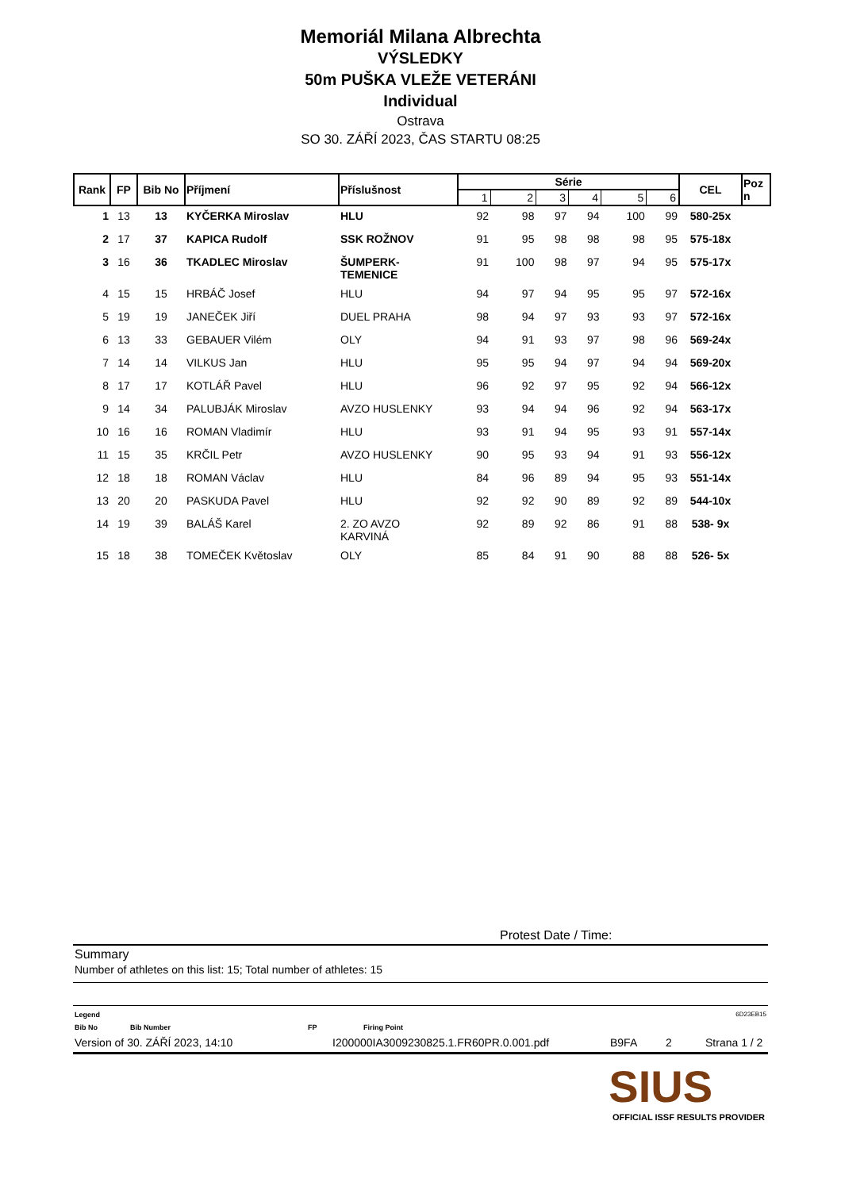Memoriál Milana Albrechta
VÝSLEDKY
50m PUŠKA VLEŽE VETERÁNI
Individual
Ostrava
SO 30. ZÁŘÍ 2023, ČAS STARTU 08:25
| Rank | FP | Bib No | Příjmení | Příslušnost | Série | | | | | | CEL | Poz n |
| --- | --- | --- | --- | --- | --- | --- | --- | --- | --- | --- | --- | --- |
| | | | | | 1 | 2 | 3 | 4 | 5 | 6 | | |
| 1 | 13 | 13 | KYČERKA Miroslav | HLU | 92 | 98 | 97 | 94 | 100 | 99 | 580-25x | |
| 2 | 17 | 37 | KAPICA Rudolf | SSK ROŽNOV | 91 | 95 | 98 | 98 | 98 | 95 | 575-18x | |
| 3 | 16 | 36 | TKADLEC Miroslav | ŠUMPERK- TEMENICE | 91 | 100 | 98 | 97 | 94 | 95 | 575-17x | |
| 4 | 15 | 15 | HRBÁČ Josef | HLU | 94 | 97 | 94 | 95 | 95 | 97 | 572-16x | |
| 5 | 19 | 19 | JANEČEK Jiří | DUEL PRAHA | 98 | 94 | 97 | 93 | 93 | 97 | 572-16x | |
| 6 | 13 | 33 | GEBAUER Vilém | OLY | 94 | 91 | 93 | 97 | 98 | 96 | 569-24x | |
| 7 | 14 | 14 | VILKUS Jan | HLU | 95 | 95 | 94 | 97 | 94 | 94 | 569-20x | |
| 8 | 17 | 17 | KOTLÁŘ Pavel | HLU | 96 | 92 | 97 | 95 | 92 | 94 | 566-12x | |
| 9 | 14 | 34 | PALUBJÁK Miroslav | AVZO HUSLENKY | 93 | 94 | 94 | 96 | 92 | 94 | 563-17x | |
| 10 | 16 | 16 | ROMAN Vladimír | HLU | 93 | 91 | 94 | 95 | 93 | 91 | 557-14x | |
| 11 | 15 | 35 | KRČIL Petr | AVZO HUSLENKY | 90 | 95 | 93 | 94 | 91 | 93 | 556-12x | |
| 12 | 18 | 18 | ROMAN Václav | HLU | 84 | 96 | 89 | 94 | 95 | 93 | 551-14x | |
| 13 | 20 | 20 | PASKUDA Pavel | HLU | 92 | 92 | 90 | 89 | 92 | 89 | 544-10x | |
| 14 | 19 | 39 | BALÁŠ Karel | 2. ZO AVZO KARVINÁ | 92 | 89 | 92 | 86 | 91 | 88 | 538- 9x | |
| 15 | 18 | 38 | TOMEČEK Květoslav | OLY | 85 | 84 | 91 | 90 | 88 | 88 | 526- 5x | |
Protest Date / Time:
Summary
Number of athletes on this list: 15; Total number of athletes: 15
Legend 6D23EB15
Bib No Bib Number FP Firing Point
Version of 30. ZÁŘÍ 2023, 14:10 I200000IA3009230825.1.FR60PR.0.001.pdf B9FA 2 Strana 1 / 2
SIUS
OFFICIAL ISSF RESULTS PROVIDER